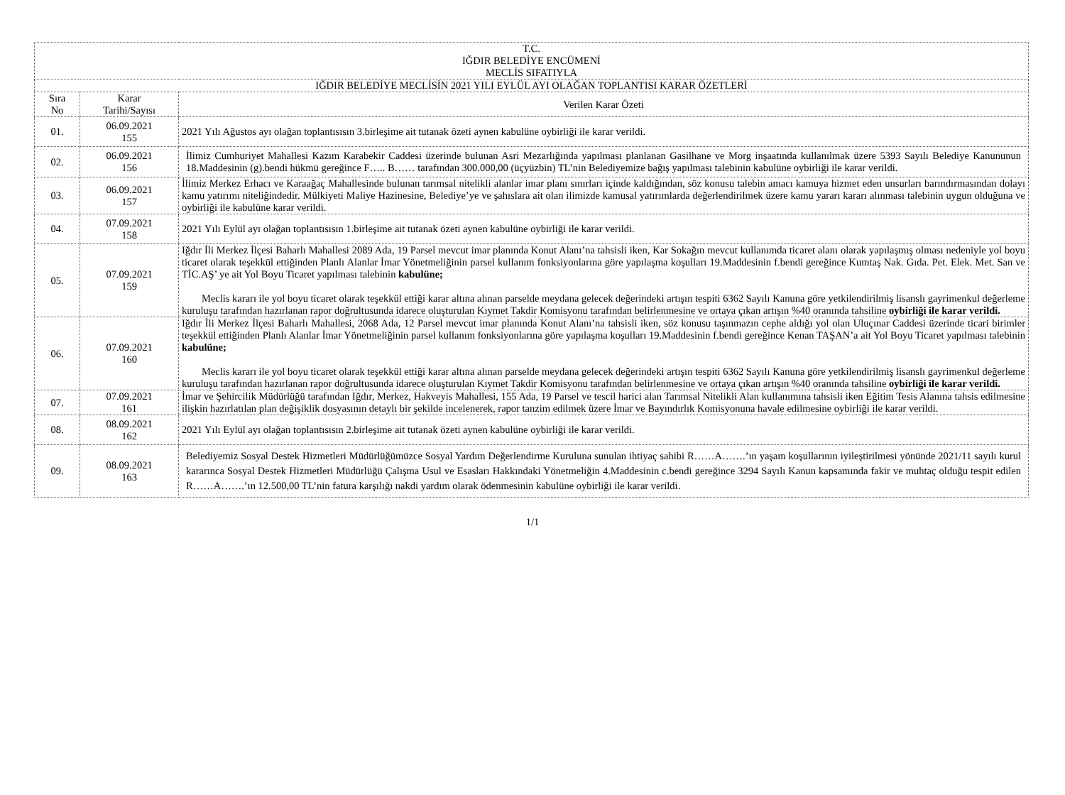| T.C. IĞDIR BELEDİYE ENCÜMENİ MECLİS SIFATIYLA | | |
| --- | --- | --- |
| IĞDIR BELEDİYE MECLİSİN 2021 YILI EYLÜL AYI OLAĞAN TOPLANTISI KARAR ÖZETLERİ | | |
| Sıra No | Karar Tarihi/Sayısı | Verilen Karar Özeti |
| 01. | 06.09.2021 155 | 2021 Yılı Ağustos ayı olağan toplantısısın 3.birleşime ait tutanak özeti aynen kabulüne oybirliği ile karar verildi. |
| 02. | 06.09.2021 156 | İlimiz Cumhuriyet Mahallesi Kazım Karabekir Caddesi üzerinde bulunan Asri Mezarlığında yapılması planlanan Gasilhane ve Morg inşaatında kullanılmak üzere 5393 Sayılı Belediye Kanununun 18.Maddesinin (g).bendi hükmü gereğince F….. B…… tarafından 300.000,00 (üçyüzbin) TL’nin Belediyemize bağış yapılması talebinin kabulüne oybirliği ile karar verildi. |
| 03. | 06.09.2021 157 | İlimiz Merkez Erhacı ve Karaağaç Mahallesinde bulunan tarımsal nitelikli alanlar imar planı sınırları içinde kaldığından, söz konusu talebin amacı kamuya hizmet eden unsurları barındırmasından dolayı kamu yatırımı niteliğindedir. Mülkiyeti Maliye Hazinesine, Belediye’ye ve şahıslara ait olan ilimizde kamusal yatırımlarda değerlendirilmek üzere kamu yararı kararı alınması talebinin uygun olduğuna ve oybirliği ile kabulüne karar verildi. |
| 04. | 07.09.2021 158 | 2021 Yılı Eylül ayı olağan toplantısısın 1.birleşime ait tutanak özeti aynen kabulüne oybirliği ile karar verildi. |
| 05. | 07.09.2021 159 | Iğdır İli Merkez İlçesi Baharlı Mahallesi 2089 Ada, 19 Parsel mevcut imar planında Konut Alanı’na tahsisli iken, Kar Sokağın mevcut kullanımda ticaret alanı olarak yapılaşmış olması nedeniyle yol boyu ticaret olarak teşekkül ettiğinden Planlı Alanlar İmar Yönetmeliğinin parsel kullanım fonksiyonlarına göre yapılaşma koşulları 19.Maddesinin f.bendi gereğince Kumtaş Nak. Gıda. Pet. Elek. Met. San ve TİC.AŞ’ ye ait Yol Boyu Ticaret yapılması talebinin kabulüne; Meclis kararı ile yol boyu ticaret olarak teşekkül ettiği karar altına alınan parselde meydana gelecek değerindeki artışın tespiti 6362 Sayılı Kanuna göre yetkilendirilmiş lisanslı gayrimenkul değerleme kuruluşu tarafından hazırlanan rapor doğrultusunda idarece oluşturulan Kıymet Takdir Komisyonu tarafından belirlenmesine ve ortaya çıkan artışın %40 oranında tahsiline oybirliği ile karar verildi. |
| 06. | 07.09.2021 160 | Iğdır İli Merkez İlçesi Baharlı Mahallesi, 2068 Ada, 12 Parsel mevcut imar planında Konut Alanı’na tahsisli iken, söz konusu taşınmazın cephe aldığı yol olan Uluçınar Caddesi üzerinde ticari birimler teşekkül ettiğinden Planlı Alanlar İmar Yönetmeliğinin parsel kullanım fonksiyonlarına göre yapılaşma koşulları 19.Maddesinin f.bendi gereğince Kenan TAŞAN’a ait Yol Boyu Ticaret yapılması talebinin kabulüne; Meclis kararı ile yol boyu ticaret olarak teşekkül ettiği karar altına alınan parselde meydana gelecek değerindeki artışın tespiti 6362 Sayılı Kanuna göre yetkilendirilmiş lisanslı gayrimenkul değerleme kuruluşu tarafından hazırlanan rapor doğrultusunda idarece oluşturulan Kıymet Takdir Komisyonu tarafından belirlenmesine ve ortaya çıkan artışın %40 oranında tahsiline oybirliği ile karar verildi. |
| 07. | 07.09.2021 161 | İmar ve Şehircilik Müdürlüğü tarafından Iğdır, Merkez, Hakveyis Mahallesi, 155 Ada, 19 Parsel ve tescil harici alan Tarımsal Nitelikli Alan kullanımına tahsisli iken Eğitim Tesis Alanına tahsis edilmesine ilişkin hazırlatılan plan değişiklik dosyasının detaylı bir şekilde incelenerek, rapor tanzim edilmek üzere İmar ve Bayındırlık Komisyonuna havale edilmesine oybirliği ile karar verildi. |
| 08. | 08.09.2021 162 | 2021 Yılı Eylül ayı olağan toplantısısın 2.birleşime ait tutanak özeti aynen kabulüne oybirliği ile karar verildi. |
| 09. | 08.09.2021 163 | Belediyemiz Sosyal Destek Hizmetleri Müdürlüğümüzce Sosyal Yardım Değerlendirme Kuruluna sunulan ihtiyaç sahibi R……A…….’ın yaşam koşullarının iyileştirilmesi yönünde 2021/11 sayılı kurul kararınca Sosyal Destek Hizmetleri Müdürlüğü Çalışma Usul ve Esasları Hakkındaki Yönetmeliğin 4.Maddesinin c.bendi gereğince 3294 Sayılı Kanun kapsamında fakir ve muhtaç olduğu tespit edilen R……A…….’ın 12.500,00 TL’nin fatura karşılığı nakdi yardım olarak ödenmesinin kabulüne oybirliği ile karar verildi. |
1/1